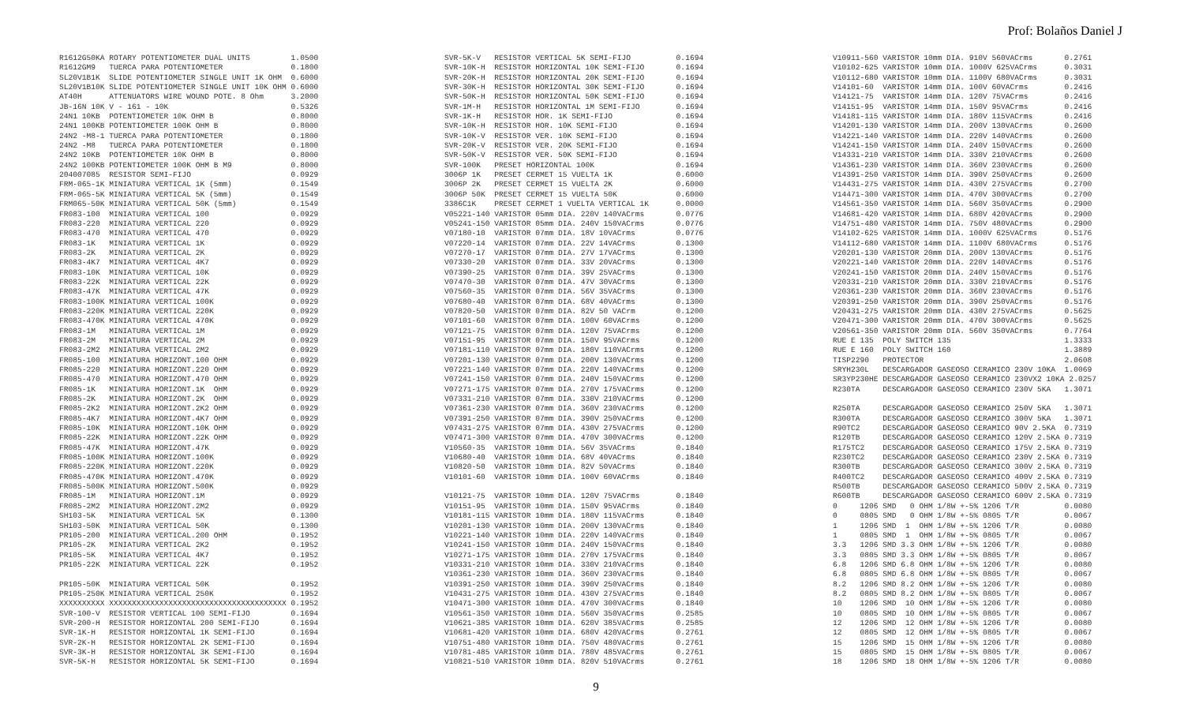Prof: Bolaños Daniel J
R1612G50KA ROTARY POTENTIOMETER DUAL UNITS         1.0500
R1612GM9   TUERCA PARA POTENTIOMETER               0.1800
SL20V1B1K  SLIDE POTENTIOMETER SINGLE UNIT 1K OHM  0.6000
SL20V1B10K SLIDE POTENTIOMETER SINGLE UNIT 10K OHM 0.6000
AT40H      ATTENUATORS WIRE WOUND POTE. 8 Ohm      3.2000
JB-16N 10K V - 161 - 10K                           0.5326
24N1 10KB  POTENTIOMETER 10K OHM B                 0.8000
24N1 100KB POTENTIOMETER 100K OHM B                0.8000
24N2 -M8-1 TUERCA PARA POTENTIOMETER               0.1800
24N2 -M8   TUERCA PARA POTENTIOMETER               0.1800
24N2 10KB  POTENTIOMETER 10K OHM B                 0.8000
24N2 100KB POTENTIOMETER 100K OHM B M9             0.8000
204007085  RESISTOR SEMI-FIJO                      0.0929
FRM-065-1K MINIATURA VERTICAL 1K (5mm)             0.1549
FRM-065-5K MINIATURA VERTICAL 5K (5mm)             0.1549
FRM065-50K MINIATURA VERTICAL 50K (5mm)            0.1549
FR083-100  MINIATURA VERTICAL 100                  0.0929
FR083-220  MINIATURA VERTICAL 220                  0.0929
FR083-470  MINIATURA VERTICAL 470                  0.0929
FR083-1K   MINIATURA VERTICAL 1K                   0.0929
FR083-2K   MINIATURA VERTICAL 2K                   0.0929
FR083-4K7  MINIATURA VERTICAL 4K7                  0.0929
FR083-10K  MINIATURA VERTICAL 10K                  0.0929
FR083-22K  MINIATURA VERTICAL 22K                  0.0929
FR083-47K  MINIATURA VERTICAL 47K                  0.0929
FR083-100K MINIATURA VERTICAL 100K                 0.0929
FR083-220K MINIATURA VERTICAL 220K                 0.0929
FR083-470K MINIATURA VERTICAL 470K                 0.0929
FR083-1M   MINIATURA VERTICAL 1M                   0.0929
FR083-2M   MINIATURA VERTICAL 2M                   0.0929
FR083-2M2  MINIATURA VERTICAL 2M2                  0.0929
FR085-100  MINIATURA HORIZONT.100 OHM              0.0929
FR085-220  MINIATURA HORIZONT.220 OHM              0.0929
FR085-470  MINIATURA HORIZONT.470 OHM              0.0929
FR085-1K   MINIATURA HORIZONT.1K  OHM              0.0929
FR085-2K   MINIATURA HORIZONT.2K  OHM              0.0929
FR085-2K2  MINIATURA HORIZONT.2K2 OHM              0.0929
FR085-4K7  MINIATURA HORIZONT.4K7 OHM              0.0929
FR085-10K  MINIATURA HORIZONT.10K OHM              0.0929
FR085-22K  MINIATURA HORIZONT.22K OHM              0.0929
FR085-47K  MINIATURA HORIZONT.47K                  0.0929
FR085-100K MINIATURA HORIZONT.100K                 0.0929
FR085-220K MINIATURA HORIZONT.220K                 0.0929
FR085-470K MINIATURA HORIZONT.470K                 0.0929
FR085-500K MINIATURA HORIZONT.500K                 0.0929
FR085-1M   MINIATURA HORIZONT.1M                   0.0929
FR085-2M2  MINIATURA HORIZONT.2M2                  0.0929
SH103-5K   MINIATURA VERTICAL 5K                   0.1300
SH103-50K  MINIATURA VERTICAL 50K                  0.1300
PR105-200  MINIATURA VERTICAL.200 OHM              0.1952
PR105-2K   MINIATURA VERTICAL 2K2                  0.1952
PR105-5K   MINIATURA VERTICAL 4K7                  0.1952
PR105-22K  MINIATURA VERTICAL 22K                  0.1952

PR105-50K  MINIATURA VERTICAL 50K                  0.1952
PR105-250K MINIATURA VERTICAL 250K                 0.1952
XXXXXXXXXX XXXXXXXXXXXXXXXXXXXXXXXXXXXXXXXXXXXXXXX 0.1952
SVR-100-V  RESISTOR VERTICAL 100 SEMI-FIJO         0.1694
SVR-200-H  RESISTOR HORIZONTAL 200 SEMI-FIJO       0.1694
SVR-1K-H   RESISTOR HORIZONTAL 1K SEMI-FIJO        0.1694
SVR-2K-H   RESISTOR HORIZONTAL 2K SEMI-FIJO        0.1694
SVR-3K-H   RESISTOR HORIZONTAL 3K SEMI-FIJO        0.1694
SVR-5K-H   RESISTOR HORIZONTAL 5K SEMI-FIJO        0.1694
SVR-5K-V   RESISTOR VERTICAL 5K SEMI-FIJO          0.1694
SVR-10K-H  RESISTOR HORIZONTAL 10K SEMI-FIJO       0.1694
SVR-20K-H  RESISTOR HORIZONTAL 20K SEMI-FIJO       0.1694
SVR-30K-H  RESISTOR HORIZONTAL 30K SEMI-FIJO       0.1694
SVR-50K-H  RESISTOR HORIZONTAL 50K SEMI-FIJO       0.1694
SVR-1M-H   RESISTOR HORIZONTAL 1M SEMI-FIJO        0.1694
SVR-1K-H   RESISTOR HOR. 1K SEMI-FIJO              0.1694
SVR-10K-H  RESISTOR HOR. 10K SEMI-FIJO             0.1694
SVR-10K-V  RESISTOR VER. 10K SEMI-FIJO             0.1694
SVR-20K-V  RESISTOR VER. 20K SEMI-FIJO             0.1694
SVR-50K-V  RESISTOR VER. 50K SEMI-FIJO             0.1694
SVR-100K   PRESET HORIZONTAL 100K                  0.1694
3006P 1K   PRESET CERMET 15 VUELTA 1K              0.6000
3006P 2K   PRESET CERMET 15 VUELTA 2K              0.6000
3006P 50K  PRESET CERMET 15 VUELTA 50K             0.6000
3386C1K    PRESET CERMET 1 VUELTA VERTICAL 1K      0.0000
V05221-140 VARISTOR 05mm DIA. 220V 140VACrms       0.0776
V05241-150 VARISTOR 05mm DIA. 240V 150VACrms       0.0776
V07180-10  VARISTOR 07mm DIA. 18V 10VACrms         0.0776
V07220-14  VARISTOR 07mm DIA. 22V 14VACrms         0.1300
V07270-17  VARISTOR 07mm DIA. 27V 17VACrms         0.1300
V07330-20  VARISTOR 07mm DIA. 33V 20VACrms         0.1300
V07390-25  VARISTOR 07mm DIA. 39V 25VACrms         0.1300
V07470-30  VARISTOR 07mm DIA. 47V 30VACrms         0.1300
V07560-35  VARISTOR 07mm DIA. 56V 35VACrms         0.1300
V07680-40  VARISTOR 07mm DIA. 68V 40VACrms         0.1300
V07820-50  VARISTOR 07mm DIA. 82V 50 VACrm         0.1200
V07101-60  VARISTOR 07mm DIA. 100V 60VACrms        0.1200
V07121-75  VARISTOR 07mm DIA. 120V 75VACrms        0.1200
V07151-95  VARISTOR 07mm DIA. 150V 95VACrms        0.1200
V07181-110 VARISTOR 07mm DIA. 180V 110VACrms       0.1200
V07201-130 VARISTOR 07mm DIA. 200V 130VACrms       0.1200
V07221-140 VARISTOR 07mm DIA. 220V 140VACrms       0.1200
V07241-150 VARISTOR 07mm DIA. 240V 150VACrms       0.1200
V07271-175 VARISTOR 07mm DIA. 270V 175VACrms       0.1200
V07331-210 VARISTOR 07mm DIA. 330V 210VACrms       0.1200
V07361-230 VARISTOR 07mm DIA. 360V 230VACrms       0.1200
V07391-250 VARISTOR 07mm DIA. 390V 250VACrms       0.1200
V07431-275 VARISTOR 07mm DIA. 430V 275VACrms       0.1200
V07471-300 VARISTOR 07mm DIA. 470V 300VACrms       0.1200
V10560-35  VARISTOR 10mm DIA. 56V 35VACrms         0.1840
V10680-40  VARISTOR 10mm DIA. 68V 40VACrms         0.1840
V10820-50  VARISTOR 10mm DIA. 82V 50VACrms         0.1840
V10101-60  VARISTOR 10mm DIA. 100V 60VACrms        0.1840

V10121-75  VARISTOR 10mm DIA. 120V 75VACrms        0.1840
V10151-95  VARISTOR 10mm DIA. 150V 95VACrms        0.1840
V10181-115 VARISTOR 10mm DIA. 180V 115VACrms       0.1840
V10201-130 VARISTOR 10mm DIA. 200V 130VACrms       0.1840
V10221-140 VARISTOR 10mm DIA. 220V 140VACrms       0.1840
V10241-150 VARISTOR 10mm DIA. 240V 150VACrms       0.1840
V10271-175 VARISTOR 10mm DIA. 270V 175VACrms       0.1840
V10331-210 VARISTOR 10mm DIA. 330V 210VACrms       0.1840
V10361-230 VARISTOR 10mm DIA. 360V 230VACrms       0.1840
V10391-250 VARISTOR 10mm DIA. 390V 250VACrms       0.1840
V10431-275 VARISTOR 10mm DIA. 430V 275VACrms       0.1840
V10471-300 VARISTOR 10mm DIA. 470V 300VACrms       0.1840
V10561-350 VARISTOR 10mm DIA. 560V 350VACrms       0.2585
V10621-385 VARISTOR 10mm DIA. 620V 385VACrms       0.2585
V10681-420 VARISTOR 10mm DIA. 680V 420VACrms       0.2761
V10751-480 VARISTOR 10mm DIA. 750V 480VACrms       0.2761
V10781-485 VARISTOR 10mm DIA. 780V 485VACrms       0.2761
V10821-510 VARISTOR 10mm DIA. 820V 510VACrms       0.2761
V10911-560 VARISTOR 10mm DIA. 910V 560VACrms       0.2761
V10102-625 VARISTOR 10mm DIA. 1000V 625VACrms      0.3031
V10112-680 VARISTOR 10mm DIA. 1100V 680VACrms      0.3031
V14101-60  VARISTOR 14mm DIA. 100V 60VACrms        0.2416
V14121-75  VARISTOR 14mm DIA. 120V 75VACrms        0.2416
V14151-95  VARISTOR 14mm DIA. 150V 95VACrms        0.2416
V14181-115 VARISTOR 14mm DIA. 180V 115VACrms       0.2416
V14201-130 VARISTOR 14mm DIA. 200V 130VACrms       0.2600
V14221-140 VARISTOR 14mm DIA. 220V 140VACrms       0.2600
V14241-150 VARISTOR 14mm DIA. 240V 150VACrms       0.2600
V14331-210 VARISTOR 14mm DIA. 330V 210VACrms       0.2600
V14361-230 VARISTOR 14mm DIA. 360V 230VACrms       0.2600
V14391-250 VARISTOR 14mm DIA. 390V 250VACrms       0.2600
V14431-275 VARISTOR 14mm DIA. 430V 275VACrms       0.2700
V14471-300 VARISTOR 14mm DIA. 470V 300VACrms       0.2700
V14561-350 VARISTOR 14mm DIA. 560V 350VACrms       0.2900
V14681-420 VARISTOR 14mm DIA. 680V 420VACrms       0.2900
V14751-480 VARISTOR 14mm DIA. 750V 480VACrms       0.2900
V14102-625 VARISTOR 14mm DIA. 1000V 625VACrms      0.5176
V14112-680 VARISTOR 14mm DIA. 1100V 680VACrms      0.5176
V20201-130 VARISTOR 20mm DIA. 200V 130VACrms       0.5176
V20221-140 VARISTOR 20mm DIA. 220V 140VACrms       0.5176
V20241-150 VARISTOR 20mm DIA. 240V 150VACrms       0.5176
V20331-210 VARISTOR 20mm DIA. 330V 210VACrms       0.5176
V20361-230 VARISTOR 20mm DIA. 360V 230VACrms       0.5176
V20391-250 VARISTOR 20mm DIA. 390V 250VACrms       0.5176
V20431-275 VARISTOR 20mm DIA. 430V 275VACrms       0.5625
V20471-300 VARISTOR 20mm DIA. 470V 300VACrms       0.5625
V20561-350 VARISTOR 20mm DIA. 560V 350VACrms       0.7764
RUE E 135  POLY SWITCH 135                         1.3333
RUE E 160  POLY SWITCH 160                         1.3889
TISP2290   PROTECTOR                               2.0608
SRYH230L   DESCARGADOR GASEOSO CERAMICO 230V 10KA  1.0069
SR3YP230HE DESCARGADOR GASEOSO CERAMICO 230VX2 10KA 2.0257
R230TA     DESCARGADOR GASEOSO CERAMICO 230V 5KA   1.3071

R250TA     DESCARGADOR GASEOSO CERAMICO 250V 5KA   1.3071
R300TA     DESCARGADOR GASEOSO CERAMICO 300V 5KA   1.3071
R90TC2     DESCARGADOR GASEOSO CERAMICO 90V 2.5KA  0.7319
R120TB     DESCARGADOR GASEOSO CERAMICO 120V 2.5KA 0.7319
R175TC2    DESCARGADOR GASEOSO CERAMICO 175V 2.5KA 0.7319
R230TC2    DESCARGADOR GASEOSO CERAMICO 230V 2.5KA 0.7319
R300TB     DESCARGADOR GASEOSO CERAMICO 300V 2.5KA 0.7319
R400TC2    DESCARGADOR GASEOSO CERAMICO 400V 2.5KA 0.7319
R500TB     DESCARGADOR GASEOSO CERAMICO 500V 2.5KA 0.7319
R600TB     DESCARGADOR GASEOSO CERAMICO 600V 2.5KA 0.7319
0     1206 SMD   0 OHM 1/8W +-5% 1206 T/R          0.0080
0     0805 SMD   0 OHM 1/8W +-5% 0805 T/R          0.0067
1     1206 SMD  1  OHM 1/8W +-5% 1206 T/R          0.0080
1     0805 SMD  1  OHM 1/8W +-5% 0805 T/R          0.0067
3.3   1206 SMD 3.3 OHM 1/8W +-5% 1206 T/R          0.0080
3.3   0805 SMD 3.3 OHM 1/8W +-5% 0805 T/R          0.0067
6.8   1206 SMD 6.8 OHM 1/8W +-5% 1206 T/R          0.0080
6.8   0805 SMD 6.8 OHM 1/8W +-5% 0805 T/R          0.0067
8.2   1206 SMD 8.2 OHM 1/8W +-5% 1206 T/R          0.0080
8.2   0805 SMD 8.2 OHM 1/8W +-5% 0805 T/R          0.0067
10    1206 SMD  10 OHM 1/8W +-5% 1206 T/R          0.0080
10    0805 SMD  10 OHM 1/8W +-5% 0805 T/R          0.0067
12    1206 SMD  12 OHM 1/8W +-5% 1206 T/R          0.0080
12    0805 SMD  12 OHM 1/8W +-5% 0805 T/R          0.0067
15    1206 SMD  15 OHM 1/8W +-5% 1206 T/R          0.0080
15    0805 SMD  15 OHM 1/8W +-5% 0805 T/R          0.0067
18    1206 SMD  18 OHM 1/8W +-5% 1206 T/R          0.0080
9